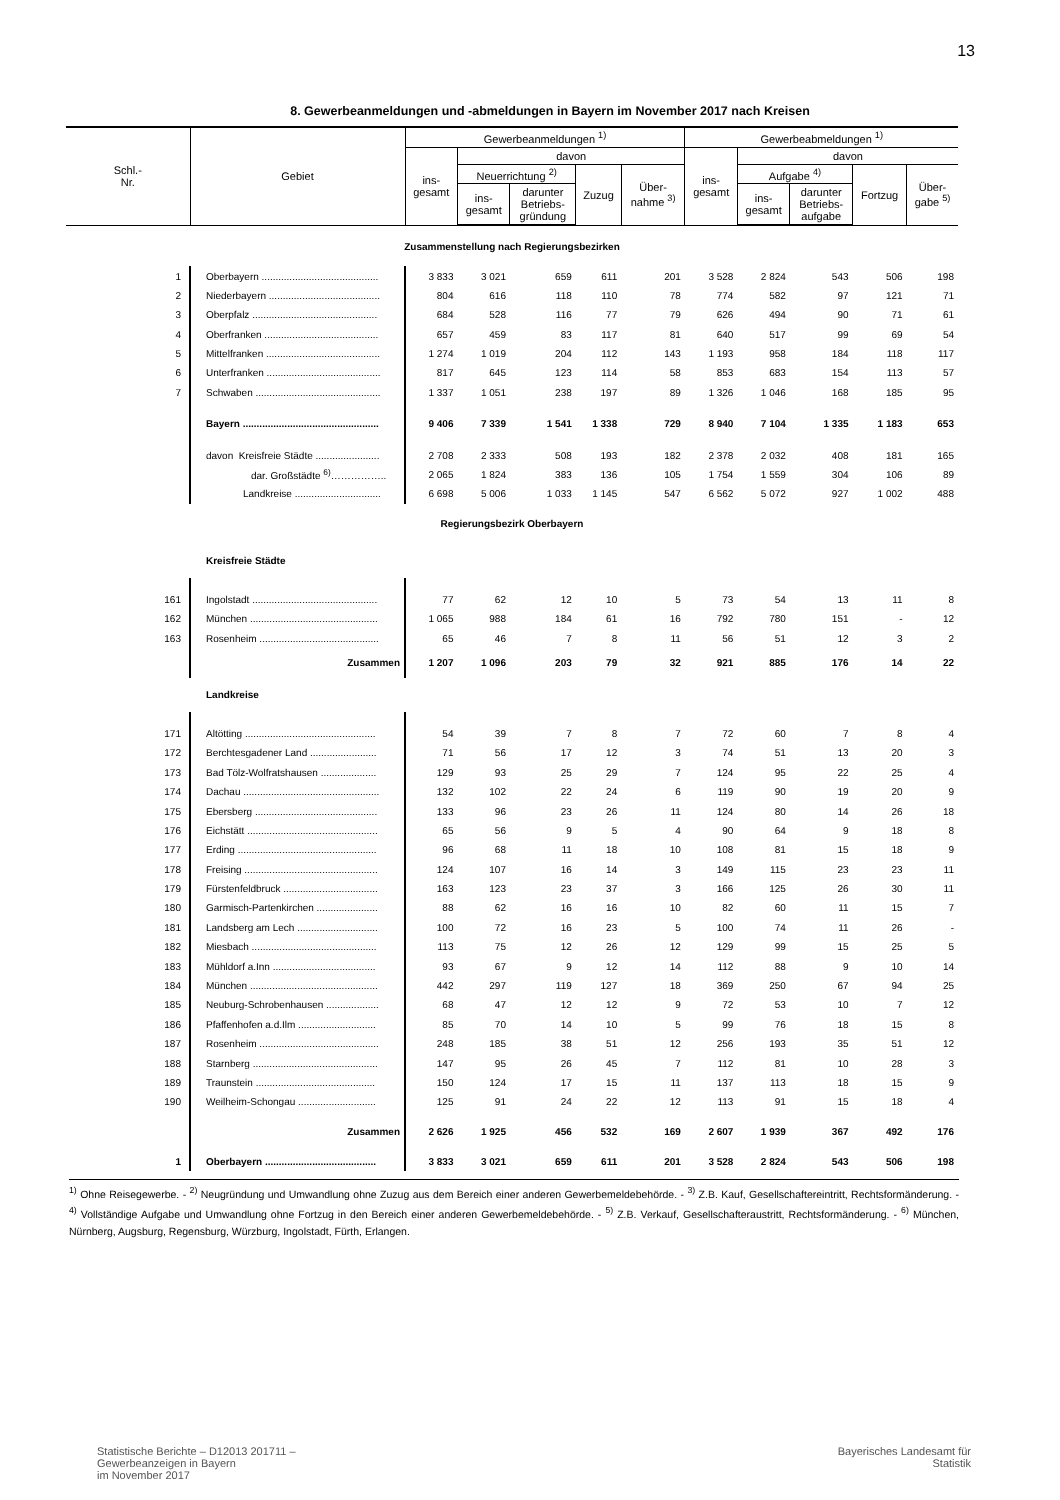13
8. Gewerbeanmeldungen und -abmeldungen in Bayern im November 2017 nach Kreisen
| Schl.- Nr. | Gebiet | Gewerbeanmeldungen <sup>1)</sup> | | | | | Gewerbeabmeldungen <sup>1)</sup> | | | | |
| --- | --- | --- | --- | --- | --- | --- | --- | --- | --- | --- | --- |
| | | ins- gesamt | davon | | | | ins- gesamt | davon | | | |
| | | | Neuerrichtung <sup>2)</sup> | | Zuzug | Über- nahme <sup>3)</sup> | | Aufgabe <sup>4)</sup> | | Fortzug | Über- gabe <sup>5)</sup> |
| | | | ins- gesamt | darunter Betriebs- gründung | | | | ins- gesamt | darunter Betriebs- aufgabe | | |
| Zusammenstellung nach Regierungsbezirken | | | | | | | | | | | |
| 1 | Oberbayern .......................................... | 3 833 | 3 021 | 659 | 611 | 201 | 3 528 | 2 824 | 543 | 506 | 198 |
| 2 | Niederbayern ........................................ | 804 | 616 | 118 | 110 | 78 | 774 | 582 | 97 | 121 | 71 |
| 3 | Oberpfalz ............................................. | 684 | 528 | 116 | 77 | 79 | 626 | 494 | 90 | 71 | 61 |
| 4 | Oberfranken ......................................... | 657 | 459 | 83 | 117 | 81 | 640 | 517 | 99 | 69 | 54 |
| 5 | Mittelfranken ......................................... | 1 274 | 1 019 | 204 | 112 | 143 | 1 193 | 958 | 184 | 118 | 117 |
| 6 | Unterfranken ......................................... | 817 | 645 | 123 | 114 | 58 | 853 | 683 | 154 | 113 | 57 |
| 7 | Schwaben ............................................. | 1 337 | 1 051 | 238 | 197 | 89 | 1 326 | 1 046 | 168 | 185 | 95 |
| | Bayern ................................................. | 9 406 | 7 339 | 1 541 | 1 338 | 729 | 8 940 | 7 104 | 1 335 | 1 183 | 653 |
| | davon Kreisfreie Städte ....................... | 2 708 | 2 333 | 508 | 193 | 182 | 2 378 | 2 032 | 408 | 181 | 165 |
| | dar. Großstädte <sup>6)</sup>…………….. | 2 065 | 1 824 | 383 | 136 | 105 | 1 754 | 1 559 | 304 | 106 | 89 |
| | Landkreise ............................... | 6 698 | 5 006 | 1 033 | 1 145 | 547 | 6 562 | 5 072 | 927 | 1 002 | 488 |
| Regierungsbezirk Oberbayern | | | | | | | | | | | |
| | Kreisfreie Städte | | | | | | | | | | |
| 161 | Ingolstadt ............................................. | 77 | 62 | 12 | 10 | 5 | 73 | 54 | 13 | 11 | 8 |
| 162 | München .............................................. | 1 065 | 988 | 184 | 61 | 16 | 792 | 780 | 151 | - | 12 |
| 163 | Rosenheim ........................................... | 65 | 46 | 7 | 8 | 11 | 56 | 51 | 12 | 3 | 2 |
| | Zusammen | 1 207 | 1 096 | 203 | 79 | 32 | 921 | 885 | 176 | 14 | 22 |
| | Landkreise | | | | | | | | | | |
| 171 | Altötting ............................................... | 54 | 39 | 7 | 8 | 7 | 72 | 60 | 7 | 8 | 4 |
| 172 | Berchtesgadener Land ........................ | 71 | 56 | 17 | 12 | 3 | 74 | 51 | 13 | 20 | 3 |
| 173 | Bad Tölz-Wolfratshausen .................... | 129 | 93 | 25 | 29 | 7 | 124 | 95 | 22 | 25 | 4 |
| 174 | Dachau ................................................. | 132 | 102 | 22 | 24 | 6 | 119 | 90 | 19 | 20 | 9 |
| 175 | Ebersberg ............................................ | 133 | 96 | 23 | 26 | 11 | 124 | 80 | 14 | 26 | 18 |
| 176 | Eichstätt ............................................... | 65 | 56 | 9 | 5 | 4 | 90 | 64 | 9 | 18 | 8 |
| 177 | Erding .................................................. | 96 | 68 | 11 | 18 | 10 | 108 | 81 | 15 | 18 | 9 |
| 178 | Freising ................................................ | 124 | 107 | 16 | 14 | 3 | 149 | 115 | 23 | 23 | 11 |
| 179 | Fürstenfeldbruck .................................. | 163 | 123 | 23 | 37 | 3 | 166 | 125 | 26 | 30 | 11 |
| 180 | Garmisch-Partenkirchen ...................... | 88 | 62 | 16 | 16 | 10 | 82 | 60 | 11 | 15 | 7 |
| 181 | Landsberg am Lech ............................. | 100 | 72 | 16 | 23 | 5 | 100 | 74 | 11 | 26 | - |
| 182 | Miesbach ............................................. | 113 | 75 | 12 | 26 | 12 | 129 | 99 | 15 | 25 | 5 |
| 183 | Mühldorf a.Inn ..................................... | 93 | 67 | 9 | 12 | 14 | 112 | 88 | 9 | 10 | 14 |
| 184 | München .............................................. | 442 | 297 | 119 | 127 | 18 | 369 | 250 | 67 | 94 | 25 |
| 185 | Neuburg-Schrobenhausen ................... | 68 | 47 | 12 | 12 | 9 | 72 | 53 | 10 | 7 | 12 |
| 186 | Pfaffenhofen a.d.Ilm ............................ | 85 | 70 | 14 | 10 | 5 | 99 | 76 | 18 | 15 | 8 |
| 187 | Rosenheim ........................................... | 248 | 185 | 38 | 51 | 12 | 256 | 193 | 35 | 51 | 12 |
| 188 | Starnberg ............................................. | 147 | 95 | 26 | 45 | 7 | 112 | 81 | 10 | 28 | 3 |
| 189 | Traunstein ........................................... | 150 | 124 | 17 | 15 | 11 | 137 | 113 | 18 | 15 | 9 |
| 190 | Weilheim-Schongau ............................ | 125 | 91 | 24 | 22 | 12 | 113 | 91 | 15 | 18 | 4 |
| | Zusammen | 2 626 | 1 925 | 456 | 532 | 169 | 2 607 | 1 939 | 367 | 492 | 176 |
| 1 | Oberbayern ........................................ | 3 833 | 3 021 | 659 | 611 | 201 | 3 528 | 2 824 | 543 | 506 | 198 |
<sup>1)</sup> Ohne Reisegewerbe. - <sup>2)</sup> Neugründung und Umwandlung ohne Zuzug aus dem Bereich einer anderen Gewerbemeldebehörde. - <sup>3)</sup> Z.B. Kauf, Gesellschaftereintritt, Rechtsformänderung. - <sup>4)</sup> Vollständige Aufgabe und Umwandlung ohne Fortzug in den Bereich einer anderen Gewerbemeldebehörde. - <sup>5)</sup> Z.B. Verkauf, Gesellschafteraustritt, Rechtsformänderung. - <sup>6)</sup> München, Nürnberg, Augsburg, Regensburg, Würzburg, Ingolstadt, Fürth, Erlangen.
Statistische Berichte – D12013 201711 –
Gewerbeanzeigen in Bayern
im November 2017
Bayerisches Landesamt für
Statistik